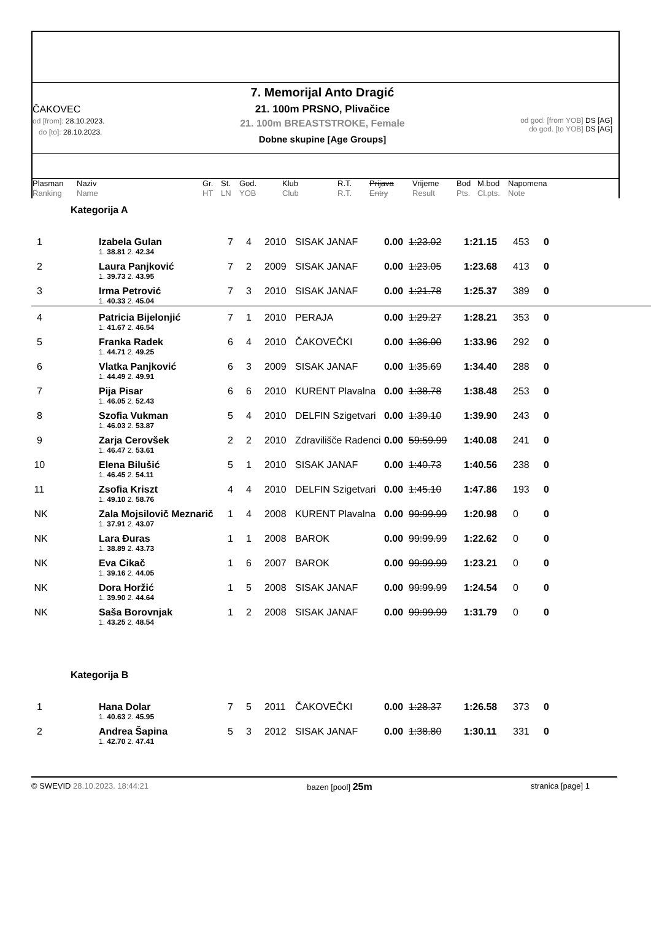ČAKOVEC
od [from]: 28.10.2023.
do [to]: 28.10.2023.
7. Memorijal Anto Dragić
21. 100m PRSNO, Plivačice
21. 100m BREASTSTROKE, Female
Dobne skupine [Age Groups]
od god. [from YOB] DS [AG]
do god. [to YOB] DS [AG]
| Plasman | Naziv | Gr. | St. | God. | Klub | R.T. | Prijava | Vrijeme | Bod | M.bod | Napomena |
| Ranking | Name | HT | LN | YOB | Club | R.T. | Entry | Result | Pts. | Cl.pts. | Note |
Kategorija A
| 1 | Izabela Gulan | 7 | 4 | 2010 | SISAK JANAF | 0.00 | 1:23.02 | 1:21.15 | 453 | 0 |
| | 1. 38.81 2. 42.34 | | | | | | | | | |
| 2 | Laura Panjković | 7 | 2 | 2009 | SISAK JANAF | 0.00 | 1:23.05 | 1:23.68 | 413 | 0 |
| | 1. 39.73 2. 43.95 | | | | | | | | | |
| 3 | Irma Petrović | 7 | 3 | 2010 | SISAK JANAF | 0.00 | 1:21.78 | 1:25.37 | 389 | 0 |
| | 1. 40.33 2. 45.04 | | | | | | | | | |
| 4 | Patricia Bijelonjić | 7 | 1 | 2010 | PERAJA | 0.00 | 1:29.27 | 1:28.21 | 353 | 0 |
| | 1. 41.67 2. 46.54 | | | | | | | | | |
| 5 | Franka Radek | 6 | 4 | 2010 | ČAKOVEČKI | 0.00 | 1:36.00 | 1:33.96 | 292 | 0 |
| | 1. 44.71 2. 49.25 | | | | | | | | | |
| 6 | Vlatka Panjković | 6 | 3 | 2009 | SISAK JANAF | 0.00 | 1:35.69 | 1:34.40 | 288 | 0 |
| | 1. 44.49 2. 49.91 | | | | | | | | | |
| 7 | Pija Pisar | 6 | 6 | 2010 | KURENT Plavalna | 0.00 | 1:38.78 | 1:38.48 | 253 | 0 |
| | 1. 46.05 2. 52.43 | | | | | | | | | |
| 8 | Szofia Vukman | 5 | 4 | 2010 | DELFIN Szigetvari | 0.00 | 1:39.10 | 1:39.90 | 243 | 0 |
| | 1. 46.03 2. 53.87 | | | | | | | | | |
| 9 | Zarja Cerovšek | 2 | 2 | 2010 | Zdravilišče Radenci | 0.00 | 59:59.99 | 1:40.08 | 241 | 0 |
| | 1. 46.47 2. 53.61 | | | | | | | | | |
| 10 | Elena Bilušić | 5 | 1 | 2010 | SISAK JANAF | 0.00 | 1:40.73 | 1:40.56 | 238 | 0 |
| | 1. 46.45 2. 54.11 | | | | | | | | | |
| 11 | Zsofia Kriszt | 4 | 4 | 2010 | DELFIN Szigetvari | 0.00 | 1:45.10 | 1:47.86 | 193 | 0 |
| | 1. 49.10 2. 58.76 | | | | | | | | | |
| NK | Zala Mojsilovič Meznarič | 1 | 4 | 2008 | KURENT Plavalna | 0.00 | 99:99.99 | 1:20.98 | 0 | 0 |
| | 1. 37.91 2. 43.07 | | | | | | | | | |
| NK | Lara Đuras | 1 | 1 | 2008 | BAROK | 0.00 | 99:99.99 | 1:22.62 | 0 | 0 |
| | 1. 38.89 2. 43.73 | | | | | | | | | |
| NK | Eva Cikač | 1 | 6 | 2007 | BAROK | 0.00 | 99:99.99 | 1:23.21 | 0 | 0 |
| | 1. 39.16 2. 44.05 | | | | | | | | | |
| NK | Dora Horžić | 1 | 5 | 2008 | SISAK JANAF | 0.00 | 99:99.99 | 1:24.54 | 0 | 0 |
| | 1. 39.90 2. 44.64 | | | | | | | | | |
| NK | Saša Borovnjak | 1 | 2 | 2008 | SISAK JANAF | 0.00 | 99:99.99 | 1:31.79 | 0 | 0 |
| | 1. 43.25 2. 48.54 | | | | | | | | | |
Kategorija B
| 1 | Hana Dolar | 7 | 5 | 2011 | ČAKOVEČKI | 0.00 | 1:28.37 | 1:26.58 | 373 | 0 |
| | 1. 40.63 2. 45.95 | | | | | | | | | |
| 2 | Andrea Šapina | 5 | 3 | 2012 | SISAK JANAF | 0.00 | 1:38.80 | 1:30.11 | 331 | 0 |
| | 1. 42.70 2. 47.41 | | | | | | | | | |
© SWEVID 28.10.2023. 18:44:21 bazen [pool] 25m stranica [page] 1